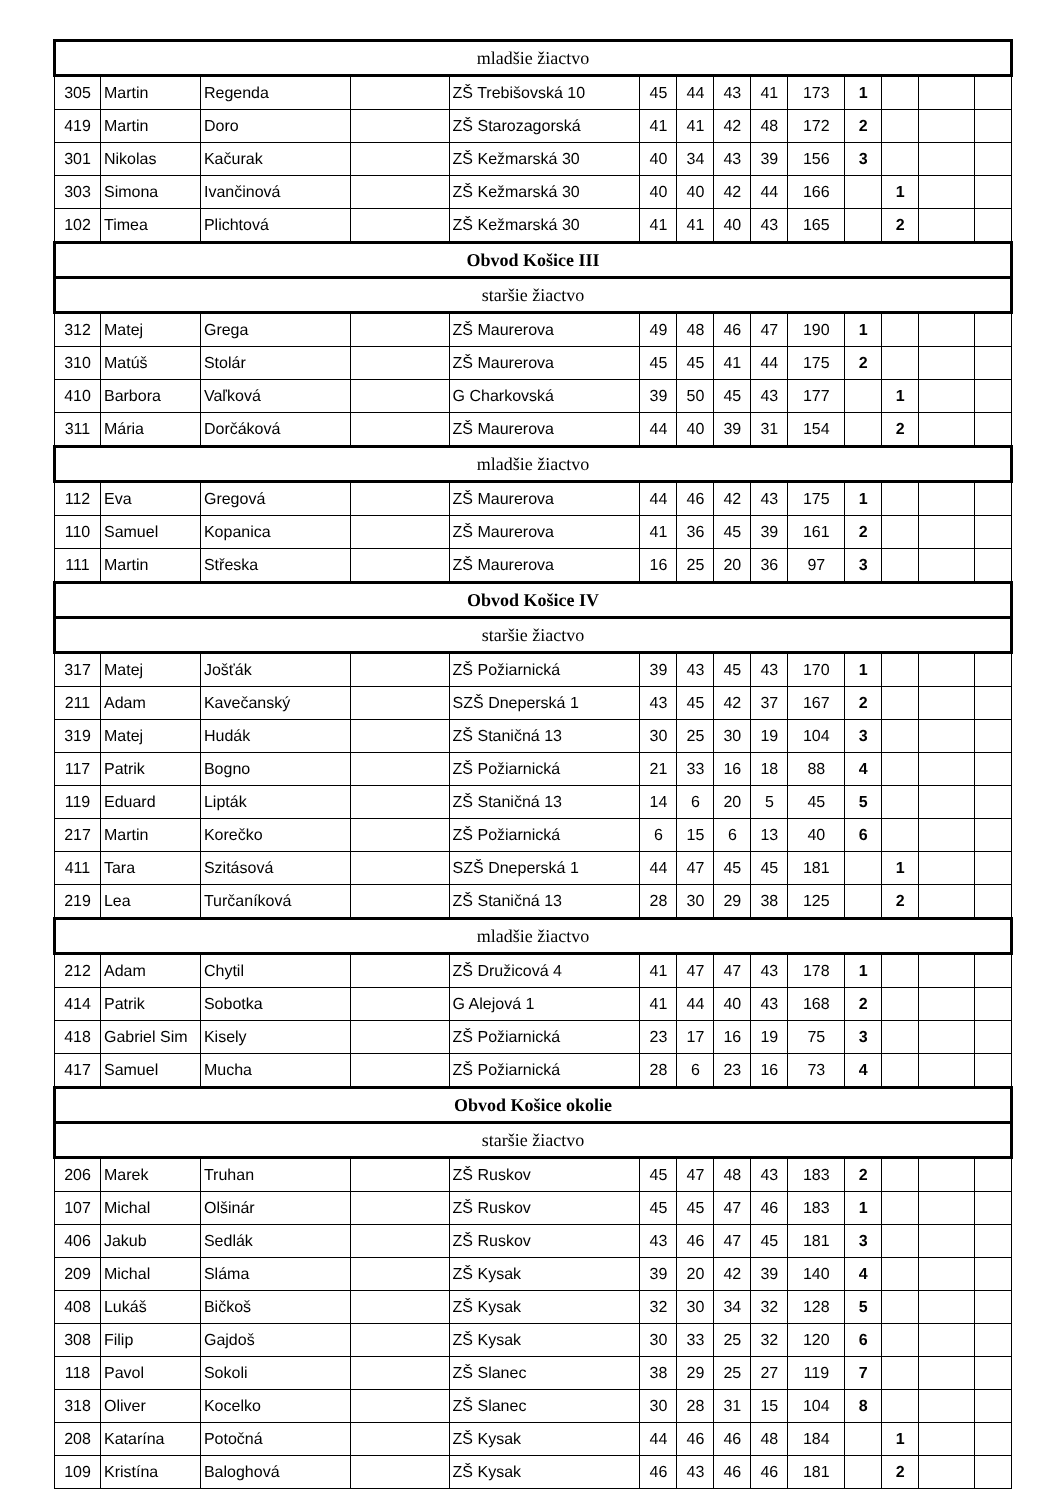| mladšie žiactvo | | | | | | | | | | | | | |
| 305 | Martin | Regenda | | ZŠ Trebišovská 10 | 45 | 44 | 43 | 41 | 173 | 1 | | | |
| 419 | Martin | Doro | | ZŠ Starozagorská | 41 | 41 | 42 | 48 | 172 | 2 | | | |
| 301 | Nikolas | Kačurak | | ZŠ Kežmarská 30 | 40 | 34 | 43 | 39 | 156 | 3 | | | |
| 303 | Simona | Ivančinová | | ZŠ Kežmarská 30 | 40 | 40 | 42 | 44 | 166 | | 1 | | |
| 102 | Timea | Plichtová | | ZŠ Kežmarská 30 | 41 | 41 | 40 | 43 | 165 | | 2 | | |
| Obvod Košice III | | | | | | | | | | | | | |
| staršie žiactvo | | | | | | | | | | | | | |
| 312 | Matej | Grega | | ZŠ Maurerova | 49 | 48 | 46 | 47 | 190 | 1 | | | |
| 310 | Matúš | Stolár | | ZŠ Maurerova | 45 | 45 | 41 | 44 | 175 | 2 | | | |
| 410 | Barbora | Vaľková | | G Charkovská | 39 | 50 | 45 | 43 | 177 | | 1 | | |
| 311 | Mária | Dorčáková | | ZŠ Maurerova | 44 | 40 | 39 | 31 | 154 | | 2 | | |
| mladšie žiactvo | | | | | | | | | | | | | |
| 112 | Eva | Gregová | | ZŠ Maurerova | 44 | 46 | 42 | 43 | 175 | 1 | | | |
| 110 | Samuel | Kopanica | | ZŠ Maurerova | 41 | 36 | 45 | 39 | 161 | 2 | | | |
| 111 | Martin | Střeska | | ZŠ Maurerova | 16 | 25 | 20 | 36 | 97 | 3 | | | |
| Obvod Košice IV | | | | | | | | | | | | | |
| staršie žiactvo | | | | | | | | | | | | | |
| 317 | Matej | Jošťák | | ZŠ Požiarnická | 39 | 43 | 45 | 43 | 170 | 1 | | | |
| 211 | Adam | Kavečanský | | SZŠ Dneperská 1 | 43 | 45 | 42 | 37 | 167 | 2 | | | |
| 319 | Matej | Hudák | | ZŠ Staničná 13 | 30 | 25 | 30 | 19 | 104 | 3 | | | |
| 117 | Patrik | Bogno | | ZŠ Požiarnická | 21 | 33 | 16 | 18 | 88 | 4 | | | |
| 119 | Eduard | Lipták | | ZŠ Staničná 13 | 14 | 6 | 20 | 5 | 45 | 5 | | | |
| 217 | Martin | Korečko | | ZŠ Požiarnická | 6 | 15 | 6 | 13 | 40 | 6 | | | |
| 411 | Tara | Szitásová | | SZŠ Dneperská 1 | 44 | 47 | 45 | 45 | 181 | | 1 | | |
| 219 | Lea | Turčaníková | | ZŠ Staničná 13 | 28 | 30 | 29 | 38 | 125 | | 2 | | |
| mladšie žiactvo | | | | | | | | | | | | | |
| 212 | Adam | Chytil | | ZŠ Družicová 4 | 41 | 47 | 47 | 43 | 178 | 1 | | | |
| 414 | Patrik | Sobotka | | G Alejová 1 | 41 | 44 | 40 | 43 | 168 | 2 | | | |
| 418 | Gabriel Sim | Kisely | | ZŠ Požiarnická | 23 | 17 | 16 | 19 | 75 | 3 | | | |
| 417 | Samuel | Mucha | | ZŠ Požiarnická | 28 | 6 | 23 | 16 | 73 | 4 | | | |
| Obvod Košice okolie | | | | | | | | | | | | | |
| staršie žiactvo | | | | | | | | | | | | | |
| 206 | Marek | Truhan | | ZŠ Ruskov | 45 | 47 | 48 | 43 | 183 | 2 | | | |
| 107 | Michal | Olšinár | | ZŠ Ruskov | 45 | 45 | 47 | 46 | 183 | 1 | | | |
| 406 | Jakub | Sedlák | | ZŠ Ruskov | 43 | 46 | 47 | 45 | 181 | 3 | | | |
| 209 | Michal | Sláma | | ZŠ Kysak | 39 | 20 | 42 | 39 | 140 | 4 | | | |
| 408 | Lukáš | Bičkoš | | ZŠ Kysak | 32 | 30 | 34 | 32 | 128 | 5 | | | |
| 308 | Filip | Gajdoš | | ZŠ Kysak | 30 | 33 | 25 | 32 | 120 | 6 | | | |
| 118 | Pavol | Sokoli | | ZŠ Slanec | 38 | 29 | 25 | 27 | 119 | 7 | | | |
| 318 | Oliver | Kocelko | | ZŠ Slanec | 30 | 28 | 31 | 15 | 104 | 8 | | | |
| 208 | Katarína | Potočná | | ZŠ Kysak | 44 | 46 | 46 | 48 | 184 | | 1 | | |
| 109 | Kristína | Baloghová | | ZŠ Kysak | 46 | 43 | 46 | 46 | 181 | | 2 | | |